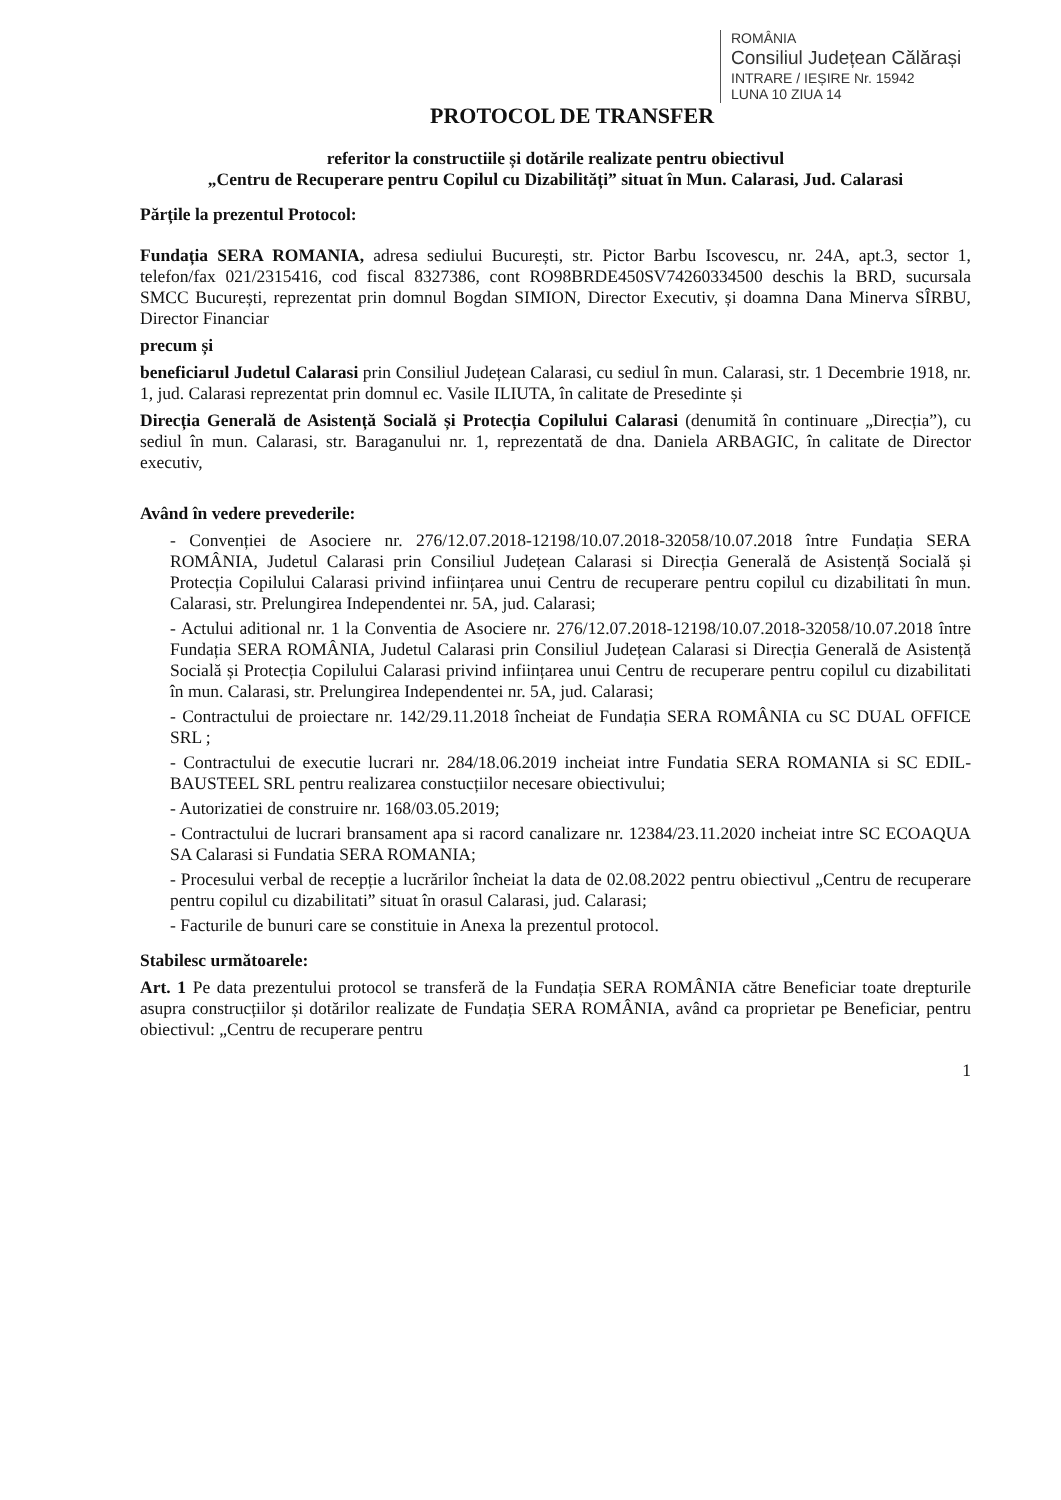ROMÂNIA
Consiliul Județean Călărași
INTRARE / IEȘIRE Nr. 15942
LUNA 10 ZIUA 14
PROTOCOL DE TRANSFER
referitor la constructiile și dotările realizate pentru obiectivul
„Centru de Recuperare pentru Copilul cu Dizabilități” situat în Mun. Calarasi, Jud. Calarasi
Părțile la prezentul Protocol:
Fundația SERA ROMANIA, adresa sediului București, str. Pictor Barbu Iscovescu, nr. 24A, apt.3, sector 1, telefon/fax 021/2315416, cod fiscal 8327386, cont RO98BRDE450SV74260334500 deschis la BRD, sucursala SMCC București, reprezentat prin domnul Bogdan SIMION, Director Executiv, și doamna Dana Minerva SÎRBU, Director Financiar
precum și
beneficiarul Judetul Calarasi prin Consiliul Județean Calarasi, cu sediul în mun. Calarasi, str. 1 Decembrie 1918, nr. 1, jud. Calarasi reprezentat prin domnul ec. Vasile ILIUTA, în calitate de Presedinte și
Direcția Generală de Asistență Socială și Protecția Copilului Calarasi (denumită în continuare „Direcția”), cu sediul în mun. Calarasi, str. Baraganului nr. 1, reprezentată de dna. Daniela ARBAGIC, în calitate de Director executiv,
Având în vedere prevederile:
- Convenției de Asociere nr. 276/12.07.2018-12198/10.07.2018-32058/10.07.2018 între Fundația SERA ROMÂNIA, Judetul Calarasi prin Consiliul Județean Calarasi si Direcția Generală de Asistență Socială și Protecția Copilului Calarasi privind inființarea unui Centru de recuperare pentru copilul cu dizabilitati în mun. Calarasi, str. Prelungirea Independentei nr. 5A, jud. Calarasi;
- Actului aditional nr. 1 la Conventia de Asociere nr. 276/12.07.2018-12198/10.07.2018-32058/10.07.2018 între Fundația SERA ROMÂNIA, Judetul Calarasi prin Consiliul Județean Calarasi si Direcția Generală de Asistență Socială și Protecția Copilului Calarasi privind inființarea unui Centru de recuperare pentru copilul cu dizabilitati în mun. Calarasi, str. Prelungirea Independentei nr. 5A, jud. Calarasi;
- Contractului de proiectare nr. 142/29.11.2018 încheiat de Fundația SERA ROMÂNIA cu SC DUAL OFFICE SRL ;
- Contractului de executie lucrari nr. 284/18.06.2019 incheiat intre Fundatia SERA ROMANIA si SC EDIL-BAUSTEEL SRL pentru realizarea constucțiilor necesare obiectivului;
- Autorizatiei de construire nr. 168/03.05.2019;
- Contractului de lucrari bransament apa si racord canalizare nr. 12384/23.11.2020 incheiat intre SC ECOAQUA SA Calarasi si Fundatia SERA ROMANIA;
- Procesului verbal de recepție a lucrărilor încheiat la data de 02.08.2022 pentru obiectivul „Centru de recuperare pentru copilul cu dizabilitati” situat în orasul Calarasi, jud. Calarasi;
- Facturile de bunuri care se constituie in Anexa la prezentul protocol.
Stabilesc următoarele:
Art. 1 Pe data prezentului protocol se transferă de la Fundația SERA ROMÂNIA către Beneficiar toate drepturile asupra construcțiilor și dotărilor realizate de Fundația SERA ROMÂNIA, având ca proprietar pe Beneficiar, pentru obiectivul: „Centru de recuperare pentru
1